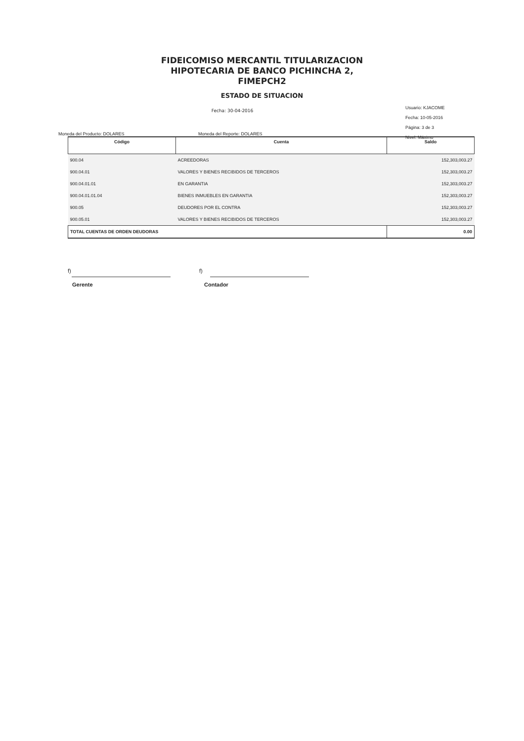FIDEICOMISO MERCANTIL TITULARIZACION
HIPOTECARIA DE BANCO PICHINCHA 2,
FIMEPCH2
ESTADO DE SITUACION
Fecha: 30-04-2016
Usuario: KJACOME
Fecha: 10-05-2016
Página: 3 de 3
Nivel: Máximo
Moneda del Producto: DOLARES Moneda del Reporte: DOLARES
| Código | Cuenta | Saldo |
| --- | --- | --- |
| 900.04 | ACREEDORAS | 152,303,003.27 |
| 900.04.01 | VALORES Y BIENES RECIBIDOS DE TERCEROS | 152,303,003.27 |
| 900.04.01.01 | EN GARANTIA | 152,303,003.27 |
| 900.04.01.01.04 | BIENES INMUEBLES EN GARANTIA | 152,303,003.27 |
| 900.05 | DEUDORES POR EL CONTRA | 152,303,003.27 |
| 900.05.01 | VALORES Y BIENES RECIBIDOS DE TERCEROS | 152,303,003.27 |
| TOTAL CUENTAS DE ORDEN DEUDORAS | | 0.00 |
f) f)
Gerente Contador